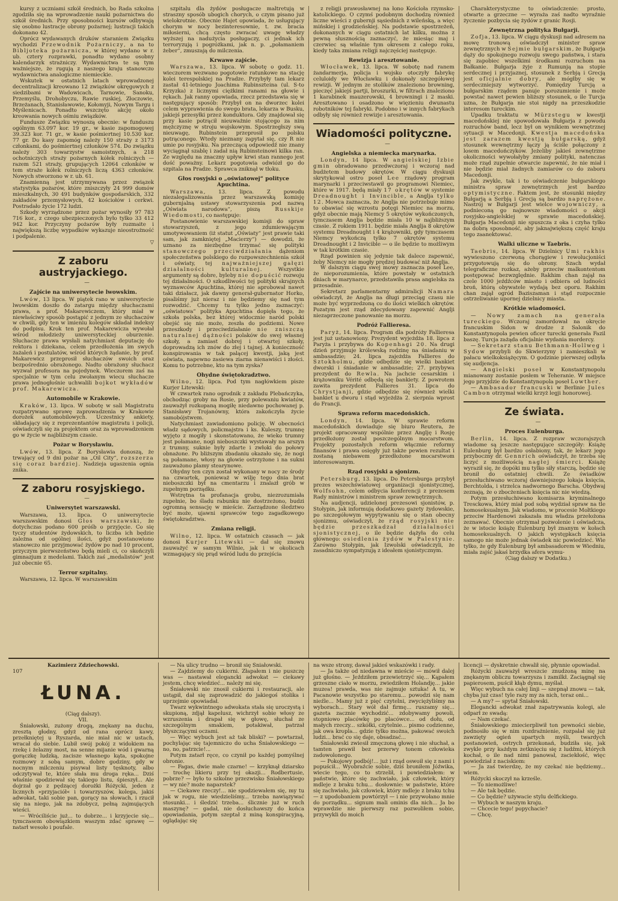kursy z uczniami szkół średnich, bo Rada szkolna zgodziła się na wprowadzenie nauki pożarnictwa do szkół średnich. Przy sposobności kursów odbywają się osobno lustracje obrony pożarnej; lustracji takich dokonano 42.
Oprócz wydawanych druków staraniem Związku wychodzi Przewodnik Pożarniczy, a na to Bibljoteka pożarnicza, w której wydano w r. ub. cztery rozprawki, ponadto wydano osobny kalendarzyk strażniczy. Wydawnictwa te są tym ważniejsze, że rugują z naszego kraju stanowczo wydawnictwa analogiczne niemieckie.
Wskutek w ostatnich latach wprowadzonej decentralizacji kreowano 12 związków okręgowych z siedzibami w Wadowicach, Tarnowie, Sanoku, Przemyślu, Drohobyczu, Rawie ruskiej, Złoczowie, Brzeżanach, Stanisławowie, Kołomyji, Nowym Targu i Myślenicach. Ponadto wszczęto akcję około kreowania nowych ośmiu związków.
Fundusze Związku wynoszą obecnie: w funduszu ogólnym 63.097 kor. 19 gr., w kasie zapomogowej 39.323 kor. 71 gr., w kasie pośmiertnej 10.530 kor. 77 gr. Do kasy zapomóg należy 150 straży z 3173 członkami, do pośmiertnej członków 574. Do związku należy 303 towarzystw samoistnych, a 218 ochotniczych straży pożarnych kółek rolniczych — razem 521 straży, grupujących 12064 członków w tem straże kółek rolniczych liczą 4363 członków. Nowych stworzono w r. ub. 61.
Znamienną jest utrzymywana przez związek statystyka pożarów, które zniszczyły 24 999 domów mieszkalnych, 30 491 budynków gospodarskich, 332 zakładów przemysłowych, 42 kościołów i cerkwi. Postradało życie 172 ludzi.
Szkody wyrządzone przez pożar wynosiły 97 783 716 kor., z czego ubezpieczonych było tylko 33 412 942 kor. Przyczyny pożarów były rozmaite i największą liczbę wypadków wykazuje nieostrożność i podpalenie.
▽
Z zaboru austryjackiego.
—
Zajście na uniwersytecie lwowskim.
Lwów, 13 lipca. W piątek rano w uniwersytecie lwowskim doszło do zatargu między słuchaczami prawa, a prof. Makarewiczem, który miał w niewłaściwy sposób postąpić z jednym ze słuchaczów w chwili, gdy ten w imieniu kolegów składał indeksy do podpisu. Krok ten prof. Makarewicza wywołał wśród młodzieży uniwersyteckiej oburzenie. Słuchacze prawa wysłali natychmiast deputację do rektora i dziekana, celem przedłożenia im swych żażaleń i postulatów, wśród których żądanie, by prof. Makarewicz przeprosił słuchaczów swoich oraz bezpośrednio obrażonego. Nadto obrażony słuchacz wyzwał profesora na pojedynek. Wieczorem zaś na specjalnie w tym celu zwołanym wiecu słuchacze prawa jednogłośnie uchwalili bojkot wykładów prof. Makarewicza.
Automobile w Krakowie.
Kraków, 13. lipca. W sobotę w sali Magistratu rozpatrywano sprawę zaprowadzenia w Krakowie dorożek automobilowych. Uczestnicy ankiety, składający się z reprezentantów magistratu i policji, oświadczyli się za projektem oraz za wprowadzeniem go w życie w najbliższym czasie.
Pożar w Borysławiu.
Lwów, 13. lipca. Z Borysławia donoszą, że trwający od 9 dni pożar na „Oil City“, rozszerza się coraz bardziej. Nadzieja ugaszenia ognia znika.
Z zaboru rosyjskiego.
—
Uniwersytet warszawski.
Warszawa, 13. lipca. O uniwersytecie warszawskim donosi Głos warszawski, że dotychczas podano 600 próśb o przyjęcie. Co się tyczy studentów żydowskich, to liczba ich będzie zależna od ogólnej ilości, gdyż postanowiono stanowczo nie przyjmować żydów po nad 10 procent, przyczym pierwszeństwo będą mieli ci, co skończyli gimnazjum z medelami. Takich zaś „medalistów“ jest już obecnie 65.
Terror szpitalny.
Warszawa, 12. lipca. W warszawskim
szpitalu dla żydów posługacze maltretują w straszny sposób ubogich chorych, o czym pisano już wielokrotnie. Obecnie Hajet opowiada, że usługujący chorym w nocy bezinteresownie, t. zw. bracia miłosierni, chcą często zwracać uwagę władzy wyższej na nadużycia posługaczy, ci jednak ich terroryzują i pogróżkami, jak n. p. „połamaniem żeber“, zmuszają do milczenia.
Krwawe zajście.
Warszawa, 13. lipca. W sobotę o godz. 11. wieczorem wezwano pogotowie ratunkowe na stację kolei terespolskiej na Pradze. Przybyły tam lekarz zastał 41-letniego Joachima Rubinszteina (ul. S-to Krzyzka) z licznymi ciężkimi ranami na głowie i rękach. Jak ranny opowiada, rzecz przedstawia się w następujący sposób: Przybył on na dworzec kolei celem wyprawienia do swego brata, lekarza w Busku, jakiejś przesyłki przez konduktora. Gdy znajdował się przy kasie potrącił nieuważnie stojącego za nim mężczyznę w stroju wojskowym. Spostrzegłszy swą nieuwagę, Rubinstein przeprosił po polsku potrąconego. Wtedy nieznany zapytał się, czy R nie umie po rosyjsku. Na przeczącą odpowiedź nie znany wyciągnął szablę i zadał nią Rubinsteinowi kilka ran. Ze względu na znaczny upływ krwi stan rannego jest dość poważny. Lekarz pogotowia odwiózł go do szpitala na Pradze. Sprawca zniknął w tłoku.
Głos rosyjski o „oświatowej“ polityce Apuchtina.
Warszawa, 13. lipca. Z powodu niezalegalizowania przez warszawską komisję gubernjalną ustawy stowarzyszenia pod nazwą „Oświata narodowa“, piszą Russkije Wiedomosti, co następuje:
Postanowienie warszawskiej komisji do spraw stowarzyszeń, z jego zdumiewającym umotywowaniem (iż statut „Oświaty“ jest prawie taki sam, jak zamkniętej „Macierzy“) — dowodzi, że uznano za niezbędne trzymać się polityki stanowczego przeciwdziałania dążeniom społeczeństwa polskiego do rozpowszechnienia szkół i oświaty, tej najważniejszej gałęzi działalności kulturalnej. Wszystkie argumenty są dobre, byleby nie dopuścić rozwoju tej działalności. O szkodliwości tej polityki skrajnych wyznawców Apuchtina, której nie aprobował nawet taki działacz, jak dawny generał-gubernator Horko, pisaliśmy już nieraz i nie będziemy się nad tym rozwodzić. Chcemy tu tylko jedno zaznaczyć: „oświatowa“ polityka Apuchtina dopięła tego, że szkoła polska, bez której widocznie naród polski obejść się nie może, zeszła do podziemi. Nowe przeszkody i przeciwdziałanie nie zniszczą naturalnej dążności polaków do swej własnej szkoły, a zamiast dobrej i otwartej szkoły, doprowadzą ich znów do złej i tajnej. A konieczność konspirowania w tak palącej kwestji, jaką jest oświata, napewno zasiewa ziarna nienawiści i złości. Komu to potrzebne, kto na tym zyska?
Ohydne świętokradztwo.
Wilno, 12. lipca. Pod tym nagłówkiem pisze Kurjer Litewski:
W czwartek rano ogrodnik z zakładu Plebańczyka, obchodząc groby na Rosie, przy polewaniu kwiatów, zauważył rozkopaną mogiłę niedawno pochowanej p. Stanisławy Trojanówny, która zakończyła życie samobójstwem.
Natychmiast zawiadomiono policję. W obecności władz sądowych, policmajstra i ks. Kuleszy, trumnę wyjęto z mogiły i skonstatowano, że wieko trumny jest połamane, nogi nieboszczki wystawały na arszyn z trumny, suknie były zdarte i zwłoki do połowy obnażone. Po bliższym zbadaniu okazało się, że nogi są połamane, włosy na głowie ostrzyżone i na sukni zauważono plamy stearynowe.
Ohydny ten czyn został wykonany w nocy ze środy na czwartek, ponieważ w wilję tego dnia brat nieboszczki był na cmentarzu i znalazł grób w zupełnym porządku.
Wstrętna ta profanacja grobu, niezrozumiała zupełnie, bo śladu rabunku nie dostrzeżono, budzi ogromną sensację w mieście. Zarządzone śledztwo być może, ujawni sprawców tego zagadkowego świętokradztwa.
Zmiana religji.
Wilno, 12. lipca. W ostatnich czasach — jak donosi Kurjer Litewski — dał się znowu zauważyć w samym Wilnie, jak i w okolicach wzmagający się prąd wśród ludu do przejścia
z religji prawosławnej na łono Kościoła rzymsko-katolickiego. O czymś podobnym dochodzą również liczne wieści z gubernji sąsiednich z wileńską, a więc mińskiej i grodzieńskiej. Na podstawie spostrzeżeń, dokonanych w ciągu ostatnich lat kilku, można z pewną słusznością zaznaczyć, że miesiąc maj i czerwiec są właśnie tym okresem z całego roku, kiedy taka zmiana religji najczęściej następuje.
Rewizja i aresztowanie.
Włocławek, 13. lipca. W sobotę nad ranem żandarmerja, policja i wojsko otoczyły fabrykę celuloidy we Włocławku i dokonały szczegółowej rewizji. W jednym ze stolików znaleziono browning, pieczęć jakiejś partji, broszurki, w filtrach znaleziono 1 karabinek mauzerowski, 4 browningi i 2 maski. Aresztowano i osadzono w więzieniu dwunastu robotników tej fabryki. Podobno i w innych fabrykach odbyły się również rewizje i aresztowania.
Wiadomości polityczne.
—
Angielska a niemiecka marynarka.
Londyn, 14 lipca. W angielskiej Izbie gmin obradowano przedwczoraj i wczoraj nad budżetem budowy okrętów. W ciągu dyskusji skrytykował ostro poseł Lee rządowy program marynarki i przeciwstawił go programowi Niemiec, które w 1917. będą miały 17 okrętów w systemie Dreadnought i Invincible, a Anglja tylko 12. Mowca zaznacza, że Anglja nie potrzebuje mimo to obawiać się wzrostu potęgi Niemiec na morzu, gdyż obecnie mają Niemcy 5 okrętów wykończonych, tymczasem Anglja będzie miała 10 w najbliższym czasie. Z rokiem 1911. będzie miała Anglja 8 okrętów systemu Dreadnought i 4 krążowniki, gdy tymczasem Niemcy wykończą tylko 7 okrętów systemu Dreadnought i 2 Invicible — o ile będzie to możliwym w tak krótkim czasie.
Rząd powinien się jedynie tak dalece zapewnić, żeby Niemcy nie mogły prędzej budować niż Anglja.
W dalszym ciągu swej mowy zaznacza poseł Lee, że nieporozumienia, które powstały w ostatnich dniach w marynarce, przedstawiła prasa angielska za przesadnie.
Sekretarz parlamentarny admiralicji Namara oświadczył, że Anglja na długi przeciąg czasu nie może być wyprzedzoną co do ilości wielkich okrętów. Pozatym jest rząd zdecydowany zapewnić Anglji niezaprzeczone panowanie na morzu.
Podróż Fallieresa.
Paryż, 14. lipca. Program dla podróży Fallieresa jest już ustanowiony. Prezydent wyjeżdża 18. lipca z Paryża i przybywa do Kopenhagi 20. Na drugi dzień przyjmuje królewską rodzinę na śniadaniu w ambasadzie; 24. lipca zajeżdża Fallieres do Sztokholmu, gdzie odbędzie się wielki bankiet dworski i śniadanie w ambasadzie; 27. przybywa prezydent do Rewla. Na jachcie cesarskim i krążowniku Vérité odbędą się bankiety. Z powrotem zawita prezydent Fallieres 31. lipca do Chrystjanji, gdzie odbędzie się również wielki bankiet u dworu i stąd wyjeżdża 2. sierpnia wprost do Francji.
Sprawa reform macedońskich.
Londyn, 14. lipca. W sprawie reform macedońskich dowiaduje się biuro Reutera, że projekt opracowany wspólnie przez Anglję i Rosję przedłożony został poszczególnym mocarstwom. Projekty pozostałych reform włącznie reformy finansów i prawa osięgły już także pewien rezultat i zostaną niebawem przedłożone mocarstwom interesowanym.
Rząd rosyjski a sjonizm.
Petersburg, 13. lipca. Do Petersburga przybył prezes wszechświatowej organizacji sjonistycznej, Wolfsohn, celem odbycia konferencji z prezesem Rady ministrów i ministrem spraw zewnętrznych.
Na audjencji, udzielonej prezesowi sjonistów, p. Stołypin, jak informują dodatkowo gazety żydowskie, po szczegółowym wypytywaniu się o stan obecny sjonizmu, oświadczył, że rząd rosyjski nie będzie przeszkadzał działalności sjonistycznej, o ile będzie dążyła do celu głównego: osiedlenia żydów w Palestynie. Zarówno Stołypin, jak Izwolski oświadczyli, że zasadniczo sympatyzują z ideałem sjonistycznym.
Charakterystyczne to oświadczenie: prosto, otwarte a grzeczne — wyraża zaś nadto wyraźnie życzenie pozbycia się żydów z granic Rosji.
Zewnętrzna polityka Bułgarji.
Zofja, 13. lipca. W ciągu dyskusji nad adresem na mowę tronową oświadczył minister spraw zewnętrznych w Sejmie bułgarskim, że Bułgarja dąży do spokojnego rozwoju swego państwa, i stara się zapobiec wszelkimi środkami rozruchom na Bałkanie. Bułgarja żyje z Rumunją na stopie serdecznej i przyjaznej, stosunek z Serbją i Grecją jest oficjalnie dobry, ale mógłby się w serdeczniejszy wytworzyć. Pomiędzy Turcją a bułgarskim rządem panuje porozumienie i może powstać nawet pewien bliższy stosunek, o ile Turcja uzna, że Bułgarja nie stoi nigdy na przeszkodzie interesom tureckim.
Upadku traktatu w Mürzstegu w kwestji macedońskiej nie spowodowała Bułgarja z powodu rozruchów band, lecz był on wynikiem wewnętrznej sytuacji w Macedonji. Kwestja macedońska jest zarazem kwestją bułgarską, gdyż stosunek wewnętrzny łączy ją ściśle połączony z losem macedończyków. Jeżeliby jakieś zewnętrzne okoliczności wywołałyby zmiany polityki, natenczas może rząd zupełnie otwarcie zapewnić, że nie miał i nie będzie miał żadnych zamiarów co do zaboru Macedonji.
Jak zwykle, tak i to oświadczenie bułgarskiego ministra spraw zewnętrznych jest bardzo optymistyczne. Faktem jest, że stosunki między Bułgarją a Serbją i Grecją są bardzo naprężone. Nastrój w Bułgarji jest wielce wojowniczy, a podnieconą go najnowsze wiadomości o akcji rosyjsko-angielskiej w sprawie macedońskiej. Bułgarja Macedonji nie spuszcza z oka i czyha tylko na dobrą sposobność, aby jaknajwiększą część kraju tego zaanektować.
Walki uliczne w Taebris.
Taebris, 14. lipca. W Dzielnicy Umi rakhis wywieszono czerwoną chorągiew i rewolucjoniści przygotowują się do obrony. Szach wydał telegraficzne rozkaz, ażeby przeciw malkontentom postępować bezwzględnie. Rakhim chan zajął na czele 1000 jeźdźców miasto i odbiera od ludności broń, którą obywatele wydają bez oporu. Rakhim chan zajął ogród Baziszaman i stąd rozpocznie ostrzeliwanie upornej dzielnicy miasta.
Krótkie wiadomości.
— Nowy zamach na generała tureckiego. Wczoraj zamordował na okręcie francuskim Sidon w drodze z Salonik do Konstantynopola pewien oficer turecki generała Fazil baszę. Turcja zażąda oficjalnie wydania mordercy.
— Sekretarz stanu Bethmann-Hollweg i Sydow przybyli do Skwierzyny i zamieszkali w pałacu wielkoksiążęcym. O godzinie pierwszej odbyła się audjencja.
— Angielski poseł w Konstantynopolu mianowany zostanie posłem w Teheranie. W miejsce jego przyjdzie do Konstantynopola poseł Lowther.
— Ambasador francuski w Berlinie Jules Cambon otrzymał wielki krzyż legji honorowej.
Ze świata.
—
Proces Eulenburga.
Berlin, 14. lipca. Z rozpraw wczorajszych wiadome są jeszcze następujące szczegóły: Książę Eulenburg był bardzo osłabiony, tak, że lekarz jego przyboczny dr. Gennrich oświadczył, że trzeba się liczyć z możliwością nagłej śmierci. Książę wyraził się, że dopóki mu tylko siły starczą, będzie się bronił do ostatniej chwili. Ze świadków przesłuchiwano wczoraj dawniejszego lokaja księcia, Berchtolda, i strzelca nadwornego Barscha. Obydwaj zeznają, że o zbocżeniach księcia nic nie wiedzą.
Potym przesłuchiwano komisarza kryminalnego Tresckowa, który miał pod sobą wydział spraw na tle homoseksualnym. Jak wiadomo, w procesie Moltkiego przeciw Hardenowi zakazała mu władza przełożona zeznawać. Obecnie otrzymał pozwolenie i oświadcza, że w istocie książę Eulenburg był znanym w kołach homoseksualnych. O jakich występkach księcia samego nie może jednak świadek nic powiedzieć. Wie tylko, że gdy Eulenburg był ambasadorem w Wiedniu, miała zajść jakaś brzydka afera wymu-
(Ciąg dalszy w Dodatku.)
Kazimierz Zdziechowski.
107
ŁUNA.
(Ciąg dalszy).
VII.
Śniałowski, zużony drogą, znękany na duchu, zresztą głodny, gdyż od rana oprócz kawy, przełkniętej u Ryszarda, nie miał nic w ustach, wracał do siebie. Lubił swój pokój z widokiem na rzekę i żelazny most, na senne mijanie wód i gwarną gorączkę ludzką, zacisze własnego kąta, spokojne rozmowy z sobą samym, dobre godziny, gdy w nocnym milczeniu pisywał listy tęsknoty, albo odczytywał te, które słała mu droga ręka... Dziś właśnie spodziewał się takiego listu, śpieszył... Ale dojrzał go z pędzącej dorożki Różycki, jeden z licznych »przyjaciół« i towarzyszów, kolega, jakiś adwokat, taki sobie pan, gorący na słowach, i rzucił się na niego, jak na zdobycz, pełną zajmujących wieści.
— Wróciliście już... to dobrze... i krzyjecie się... tymczasem obowiązkiem waszym zdać sprawę — natarł wesoło i poufale.
— Na ulicy trudno — bronił się Śniałowski.
— Zajdziemy do cukierni. Złapałem i nie puszczę was — nastawał elegancki adwokat — ciekawy jestem, chcę wiedzieć... należy mi się.
Śniałowski nie znosił cukierni i restauracji, ale ustąpił, dał się zaprowadzić do jakiegoś stolika i uprzejmie opowiadał.
Twarz wykwintnego adwokata stała się uroczystą i skupioną, zdjął kapelusz, wichrzył sobie włosy ze wzruszenia i drapał się w głowę, słuchał ze szczególnym smakiem, potakiwał, patrzał błyszczącymi oczami.
— Więc wybuch jest aż tak bliski? — powtarzał, pochylając się tajemniczo do ucha Śniałowskiego — no, no, patrzcie!...
Potym zatarł ręce, co czynił po każdej pomyślnej obronie.
— Fagas, dwie małe czarne! — krzyknął dziarsko — trochę likieru przy tej okazji... Rodbertusie, pobrze? — było to szkolne przezwisko Śniałowskiego — wy nie? może naparstek?
— Ciekawe rzeczy!... nie spodziewałem się, my tu jak w rogu, nie wiedzieliśmy... trzeba nawiązywać stosunki... i śledzić trzeba... ślicznie już w ruch maszynę? — gadał, nie dosłuchawszy do końca opowiadania, potym szeptał z miną konspiracyjną, oglądając się
na wsze strony, dawał jakieś wskazówki i rady.
— Ja także od niedawna w mieście — mówił dalej już głośno. — Jeździłem przewietrzyć się... Kąpałem grzeszne ciało w morzu, zwiedziłem Holandję... jakie muzea! prawda, was nie zajmuje sztuka! A tu, w Pacanowie wszystko po staremu... powodzi się nam nieźle... Mamy już z pięć czytelni, zwyciężyliśmy na wyborach... Stary wół dał firmę... ruszamy się... gazeta zacznie wychodzić... zdobywamy powoli, stopniowo placówkę po placówce... od dołu, od małych rzeczy... szkółki, czytelnie... pismo codzienne, jak owa kropla... gdzie tylko można, pakować swoich ludzi... brać co się daje, obsadzać...
Śniałowski zwiesił zmęczoną głowę i nie słuchał, a tamten prawił bez przerwy tonem człowieka zadowolonego.
— Pokojowy podbój!... już i rząd oswoił się z nami i popuścił... Wyobraźcie sobie, dziś broniłem Jóźwika, wiecie tego, co to strzelił, i powiedziałem: w państwie, które się zachwiało, jak człowiek, który mdleje z braku tchu... dosłownie: w państwie, które się zachwiało, jak człowiek, który mdleje z braku tchu — z upodobaniem powtórzył — i nie przywołano mnie do porządku... signum mali ominis dla nich... Ja bo wprawdzie nie pierwszy raz pozwoliłem sobie, przywykli do moich
licencji — dyskretnie chwalił się, płynnie opowiadał.
Różycki zauważył wreszcie znudzoną minę na znękanym obliczu towarzysza i zamilkł. Zaciągnął się papierosem, puścił kłąb dymu, myślał.
Więc wybuch na całej linji — szepnął znowu — tak, chyba już czas! tyle razy my za nich, teraz oni...
— A my? — spytał Śniałowski.
Elegancki adwokat znał zapatrywania kolegi, ale odparł ze swadą:
— Nam czekać.
Śniałowskiego zniecierpliwił ton pewności siebie, podnosiło się w nim rozdrażnienie, rozpalał się już zawzięty ogień upartych myśli, twardych postanowień, ostrych przekonań, budziła się, jak zwykle przy każdym zetknięciu się z ludźmi, których kochał, o ile nad nimi panował, zaciekłość, więc powiedział z naciskiem:
— Ja zaś twierdzę, że my czekać nie będziemy... wiem.
Różycki skoczył na krześle.
— To niemożliwe!
— Ale tak będzie.
— Co będzie? używacie stylu delfickiego.
— Wybuch w naszym kraju.
— Chcecie tego! popychacie?
— Chcę.